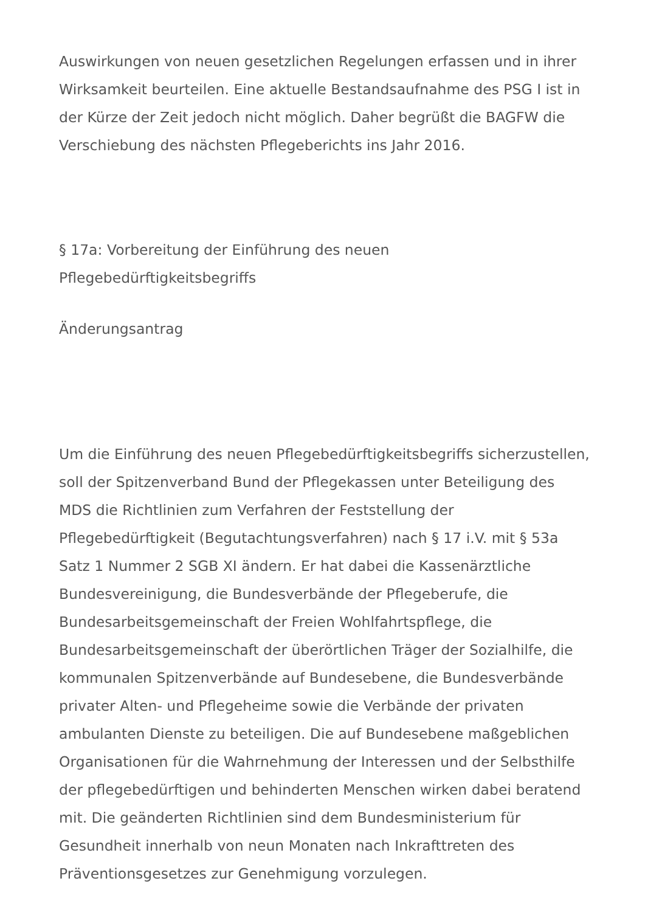Auswirkungen von neuen gesetzlichen Regelungen erfassen und in ihrer Wirksamkeit beurteilen. Eine aktuelle Bestandsaufnahme des PSG I ist in der Kürze der Zeit jedoch nicht möglich. Daher begrüßt die BAGFW die Verschiebung des nächsten Pflegeberichts ins Jahr 2016.
§ 17a: Vorbereitung der Einführung des neuen Pflegebedürftigkeitsbegriffs
Änderungsantrag
Um die Einführung des neuen Pflegebedürftigkeitsbegriffs sicherzustellen, soll der Spitzenverband Bund der Pflegekassen unter Beteiligung des MDS die Richtlinien zum Verfahren der Feststellung der Pflegebedürftigkeit (Begutachtungsverfahren) nach § 17 i.V. mit § 53a Satz 1 Nummer 2 SGB XI ändern. Er hat dabei die Kassenärztliche Bundesvereinigung, die Bundesverbände der Pflegeberufe, die Bundesarbeitsgemeinschaft der Freien Wohlfahrtspflege, die Bundesarbeitsgemeinschaft der überörtlichen Träger der Sozialhilfe, die kommunalen Spitzenverbände auf Bundesebene, die Bundesverbände privater Alten- und Pflegeheime sowie die Verbände der privaten ambulanten Dienste zu beteiligen. Die auf Bundesebene maßgeblichen Organisationen für die Wahrnehmung der Interessen und der Selbsthilfe der pflegebedürftigen und behinderten Menschen wirken dabei beratend mit. Die geänderten Richtlinien sind dem Bundesministerium für Gesundheit innerhalb von neun Monaten nach Inkrafttreten des Präventionsgesetzes zur Genehmigung vorzulegen.